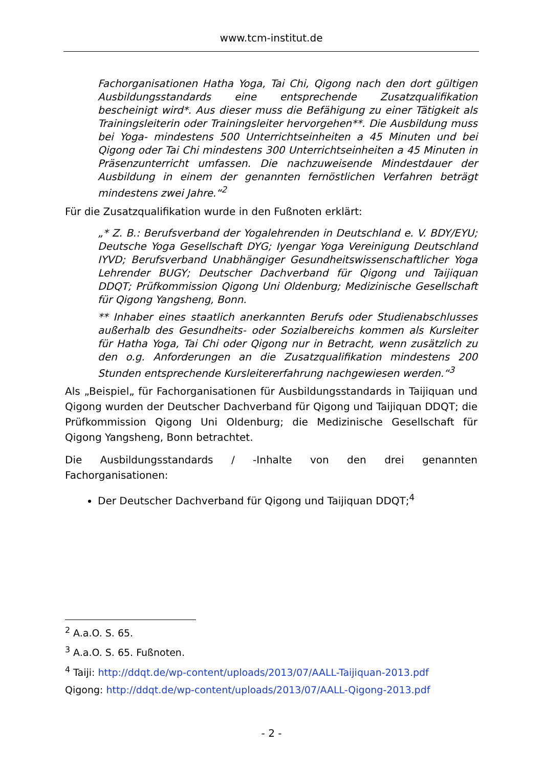www.tcm-institut.de
Fachorganisationen Hatha Yoga, Tai Chi, Qigong nach den dort gültigen Ausbildungsstandards eine entsprechende Zusatzqualifikation bescheinigt wird*. Aus dieser muss die Befähigung zu einer Tätigkeit als Trainingsleiterin oder Trainingsleiter hervorgehen**. Die Ausbildung muss bei Yoga- mindestens 500 Unterrichtseinheiten a 45 Minuten und bei Qigong oder Tai Chi mindestens 300 Unterrichtseinheiten a 45 Minuten in Präsenzunterricht umfassen. Die nachzuweisende Mindestdauer der Ausbildung in einem der genannten fernöstlichen Verfahren beträgt mindestens zwei Jahre.“<sup>2</sup>
Für die Zusatzqualifikation wurde in den Fußnoten erklärt:
„* Z. B.: Berufsverband der Yogalehrenden in Deutschland e. V. BDY/EYU; Deutsche Yoga Gesellschaft DYG; Iyengar Yoga Vereinigung Deutschland IYVD; Berufsverband Unabhängiger Gesundheitswissenschaftlicher Yoga Lehrender BUGY; Deutscher Dachverband für Qigong und Taijiquan DDQT; Prüfkommission Qigong Uni Oldenburg; Medizinische Gesellschaft für Qigong Yangsheng, Bonn.
** Inhaber eines staatlich anerkannten Berufs oder Studienabschlusses außerhalb des Gesundheits- oder Sozialbereichs kommen als Kursleiter für Hatha Yoga, Tai Chi oder Qigong nur in Betracht, wenn zusätzlich zu den o.g. Anforderungen an die Zusatzqualifikation mindestens 200 Stunden entsprechende Kursleitererfahrung nachgewiesen werden.“<sup>3</sup>
Als „Beispiel„ für Fachorganisationen für Ausbildungsstandards in Taijiquan und Qigong wurden der Deutscher Dachverband für Qigong und Taijiquan DDQT; die Prüfkommission Qigong Uni Oldenburg; die Medizinische Gesellschaft für Qigong Yangsheng, Bonn betrachtet.
Die Ausbildungsstandards / -Inhalte von den drei genannten Fachorganisationen:
Der Deutscher Dachverband für Qigong und Taijiquan DDQT;<sup>4</sup>
<sup>2</sup> A.a.O. S. 65.
<sup>3</sup> A.a.O. S. 65. Fußnoten.
<sup>4</sup> Taiji: http://ddqt.de/wp-content/uploads/2013/07/AALL-Taijiquan-2013.pdf
Qigong: http://ddqt.de/wp-content/uploads/2013/07/AALL-Qigong-2013.pdf
- 2 -